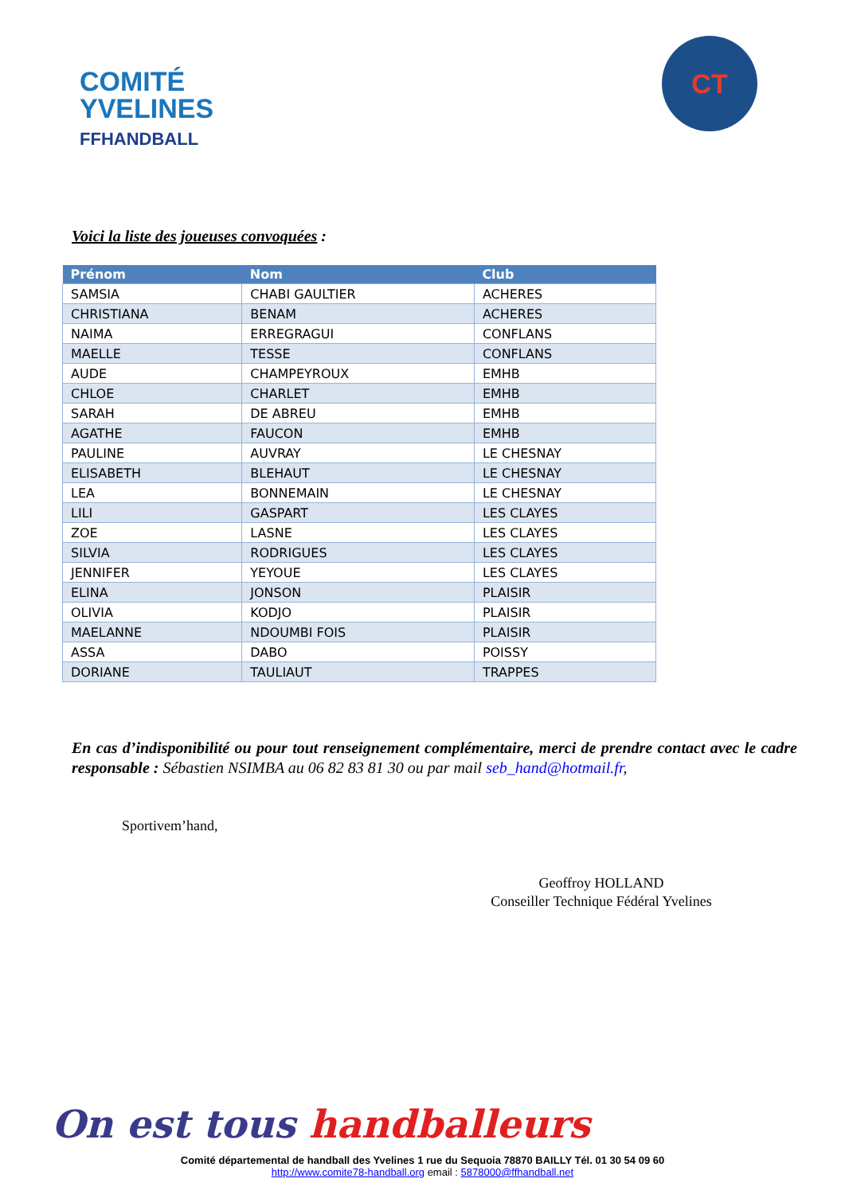COMITÉ
YVELINES
FFHANDBALL
CT
Voici la liste des joueuses convoquées :
| Prénom | Nom | Club |
| --- | --- | --- |
| SAMSIA | CHABI GAULTIER | ACHERES |
| CHRISTIANA | BENAM | ACHERES |
| NAIMA | ERREGRAGUI | CONFLANS |
| MAELLE | TESSE | CONFLANS |
| AUDE | CHAMPEYROUX | EMHB |
| CHLOE | CHARLET | EMHB |
| SARAH | DE ABREU | EMHB |
| AGATHE | FAUCON | EMHB |
| PAULINE | AUVRAY | LE CHESNAY |
| ELISABETH | BLEHAUT | LE CHESNAY |
| LEA | BONNEMAIN | LE CHESNAY |
| LILI | GASPART | LES CLAYES |
| ZOE | LASNE | LES CLAYES |
| SILVIA | RODRIGUES | LES CLAYES |
| JENNIFER | YEYOUE | LES CLAYES |
| ELINA | JONSON | PLAISIR |
| OLIVIA | KODJO | PLAISIR |
| MAELANNE | NDOUMBI FOIS | PLAISIR |
| ASSA | DABO | POISSY |
| DORIANE | TAULIAUT | TRAPPES |
En cas d’indisponibilité ou pour tout renseignement complémentaire, merci de prendre contact avec le cadre responsable : Sébastien NSIMBA au 06 82 83 81 30 ou par mail seb_hand@hotmail.fr,
Sportivem’hand,
Geoffroy HOLLAND
Conseiller Technique Fédéral Yvelines
On est tous handballeurs
Comité départemental de handball des Yvelines 1 rue du Sequoia 78870 BAILLY Tél. 01 30 54 09 60
http://www.comite78-handball.org email : 5878000@ffhandball.net